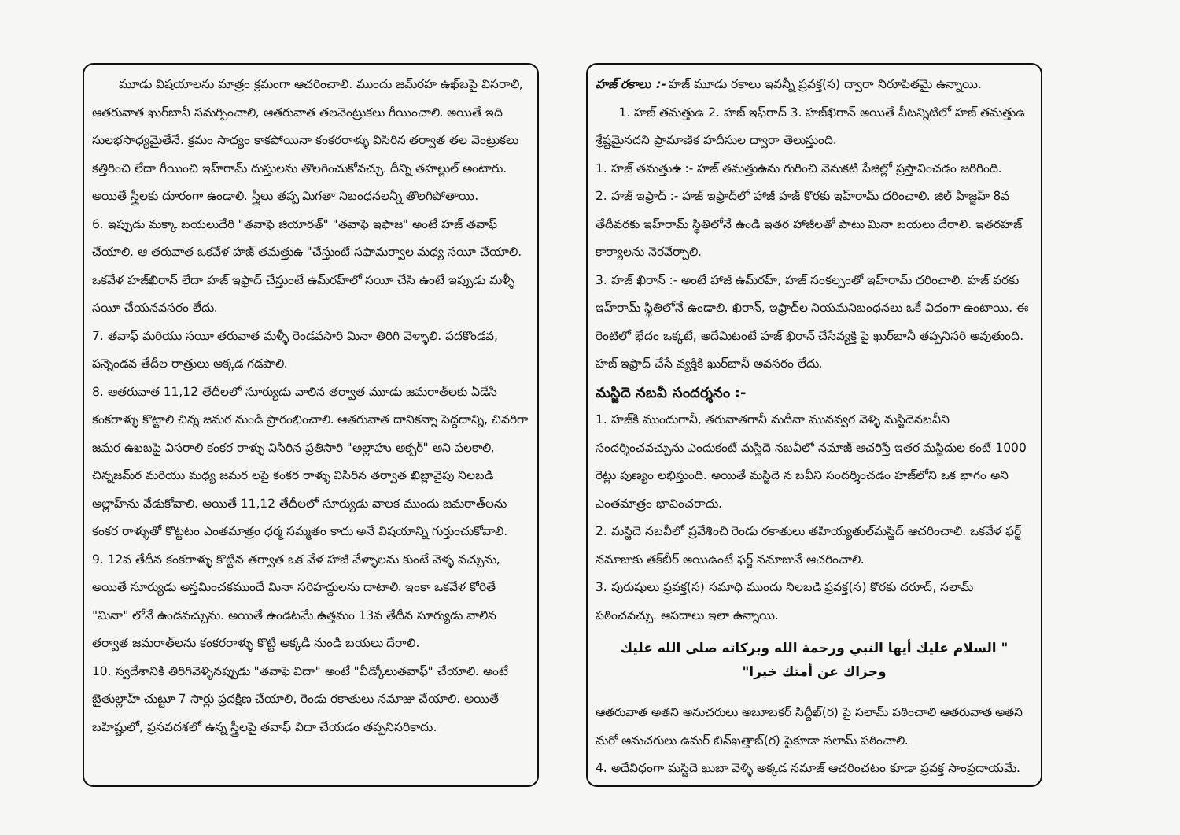మూడు విషయాలను మాత్రం క్రమంగా ఆచరించాలి. ముందు జమ్‌రహ ఉఖ్‌బపై విసరాలి, ఆతరువాత ఖుర్‌బానీ సమర్పించాలి, ఆతరువాత తలవెంట్రుకలు గీయించాలి. అయితే ఇది సులభసాధ్యమైతేనే. క్రమం సాధ్యం కాకపోయినా కంకరరాళ్ళు విసిరిన తర్వాత తల వెంట్రుకలు కత్తిరించి లేదా గీయించి ఇహ్‌రామ్ దుస్తులను తొలగించుకోవచ్చు. దీన్ని తహల్లుల్ అంటారు. అయితే స్త్రీలకు దూరంగా ఉండాలి. స్త్రీలు తప్ప మిగతా నిబంధనలన్నీ తొలగిపోతాయి.
6. ఇప్పుడు మక్కా బయలుదేరి "తవాఫె జియారత్" "తవాఫె ఇఫాజ" అంటే హజ్ తవాఫ్ చేయాలి. ఆ తరువాత ఒకవేళ హజ్ తమత్తుఉ "చేస్తుంటే సఫామర్వాల మధ్య సయీ చేయాలి. ఒకవేళ హజ్‌ఖిరాన్ లేదా హజ్ ఇఫ్రాద్ చేస్తుంటే ఉమ్‌రహ్‌లో సయీ చేసి ఉంటే ఇప్పుడు మళ్ళీ సయీ చేయనవసరం లేదు.
7. తవాఫ్ మరియు సయీ తరువాత మళ్ళీ రెండవసారి మినా తిరిగి వెళ్ళాలి. పదకొండవ, పన్నెండవ తేదీల రాత్రులు అక్కడ గడపాలి.
8. ఆతరువాత 11,12 తేదీలలో సూర్యుడు వాలిన తర్వాత మూడు జమరాత్‌లకు ఏడేసి కంకరాళ్ళు కొట్టాలి చిన్న జమర నుండి ప్రారంభించాలి. ఆతరువాత దానికన్నా పెద్దదాన్ని, చివరిగా జమర ఉఖబపై విసరాలి కంకర రాళ్ళు విసిరిన ప్రతిసారి "అల్లాహు అక్బర్" అని పలకాలి, చిన్నజమ్‌ర మరియు మధ్య జమర లపై కంకర రాళ్ళు విసిరిన తర్వాత ఖిబ్లావైపు నిలబడి అల్లాహ్‌ను వేడుకోవాలి. అయితే 11,12 తేదీలలో సూర్యుడు వాలక ముందు జమరాత్‌లను కంకర రాళ్ళుతో కొట్టటం ఎంతమాత్రం ధర్మ సమ్మతం కాదు అనే విషయాన్ని గుర్తుంచుకోవాలి.
9. 12వ తేదీన కంకరాళ్ళు కొట్టిన తర్వాత ఒక వేళ హాజీ వేళ్ళాలను కుంటే వెళ్ళ వచ్చును, అయితే సూర్యుడు అస్తమించకముందే మినా సరిహద్దులను దాటాలి. ఇంకా ఒకవేళ కోరితే "మినా" లోనే ఉండవచ్చును. అయితే ఉండటమే ఉత్తమం 13వ తేదీన సూర్యుడు వాలిన తర్వాత జమరాత్‌లను కంకరరాళ్ళు కొట్టి అక్కడి నుండి బయలు దేరాలి.
10. స్వదేశానికి తిరిగివెళ్ళినప్పుడు "తవాఫె విదా" అంటే "వీడ్కోలుతవాఫ్" చేయాలి. అంటే బైతుల్లాహ్ చుట్టూ 7 సార్లు ప్రదక్షిణ చేయాలి, రెండు రకాతులు నమాజు చేయాలి. అయితే బహిష్టులో, ప్రసవదశలో ఉన్న స్త్రీలపై తవాఫ్ విదా చేయడం తప్పనిసరికాదు.
హజ్ రకాలు :- హజ్ మూడు రకాలు ఇవన్నీ ప్రవక్త(స) ద్వారా నిరూపితమై ఉన్నాయి.
1. హజ్ తమత్తుఉ 2. హజ్ ఇఫ్‌రాద్ 3. హజ్‌ఖిరాన్ అయితే వీటన్నిటిలో హజ్ తమత్తుఉ శ్రేష్టమైనదని ప్రామాణిక హదీసుల ద్వారా తెలుస్తుంది.
1. హజ్ తమత్తుఉ :- హజ్ తమత్తుఉను గురించి వెనుకటి పేజిల్లో ప్రస్తావించడం జరిగింది.
2. హజ్ ఇఫ్రాద్ :- హజ్ ఇఫ్రాద్‌లో హాజీ హజ్ కొరకు ఇహ్‌రామ్ ధరించాలి. జిల్ హిజ్జహ్ 8వ తేదీవరకు ఇహ్‌రామ్ స్థితిలోనే ఉండి ఇతర హాజీలతో పాటు మినా బయలు దేరాలి. ఇతరహజ్ కార్యాలను నెరవేర్చాలి.
3. హజ్ ఖిరాన్ :- అంటే హాజీ ఉమ్‌రహ్, హజ్ సంకల్పంతో ఇహ్‌రామ్ ధరించాలి. హజ్ వరకు ఇహ్‌రామ్ స్థితిలోనే ఉండాలి. ఖిరాన్, ఇఫ్రాద్‌ల నియమనిబంధనలు ఒకే విధంగా ఉంటాయి. ఈ రెంటిలో భేదం ఒక్కటే, అదేమిటంటే హజ్ ఖిరాన్ చేసేవ్యక్తి పై ఖుర్‌బానీ తప్పనిసరి అవుతుంది. హజ్ ఇఫ్రాద్ చేసే వ్యక్తికి ఖుర్‌బానీ అవసరం లేదు.
మస్జిదె నబవీ సందర్శనం :-
1. హజ్‌కి ముందుగానీ, తరువాతగానీ మదీనా మునవ్వర వెళ్ళి మస్జిదెనబవీని సందర్శించవచ్చును ఎందుకంటే మస్జిదె నబవీలో నమాజ్ ఆచరిస్తే ఇతర మస్జిదుల కంటే 1000 రెట్లు పుణ్యం లభిస్తుంది. అయితే మస్జిదె న బవీని సందర్శించడం హజ్‌లోని ఒక భాగం అని ఎంతమాత్రం భావించరాదు.
2. మస్జిదె నబవీలో ప్రవేశించి రెండు రకాతులు తహియ్యతుల్‌మస్జిద్ ఆచరించాలి. ఒకవేళ ఫర్జ్ నమాజుకు తక్‌బీర్ అయిఉంటే ఫర్జ్ నమాజునే ఆచరించాలి.
3. పురుషులు ప్రవక్త(స) సమాధి ముందు నిలబడి ప్రవక్త(స) కొరకు దరూద్, సలామ్ పఠించవచ్చు. ఆపదాలు ఇలా ఉన్నాయి.
" السلام عليك أيها النبي ورحمة الله وبركاته صلى الله عليك
وجزاك عن أمتك خيرا"
ఆతరువాత అతని అనుచరులు అబూబకర్ సిద్దీఖ్(ర) పై సలామ్ పఠించాలి ఆతరువాత అతని మరో అనుచరులు ఉమర్ బిన్‌ఖత్తాబ్(ర) పైకూడా సలామ్ పఠించాలి.
4. అదేవిధంగా మస్జిదె ఖుబా వెళ్ళి అక్కడ నమాజ్ ఆచరించటం కూడా ప్రవక్త సాంప్రదాయమే.